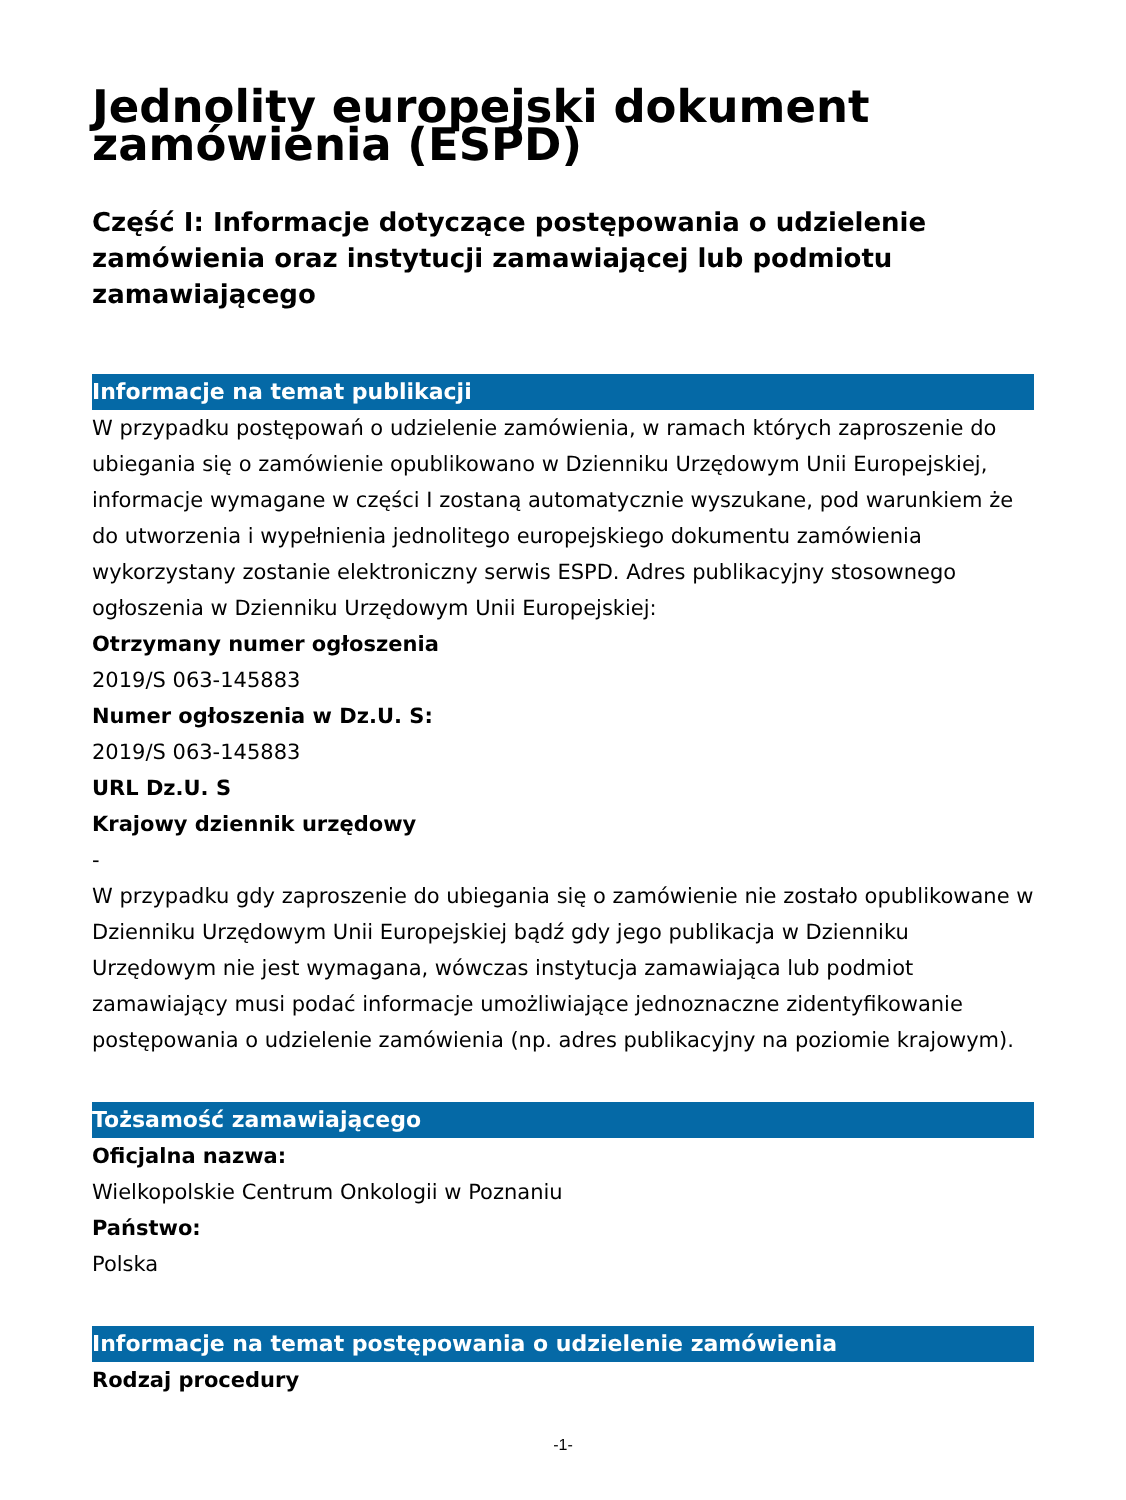Jednolity europejski dokument zamówienia (ESPD)
Część I: Informacje dotyczące postępowania o udzielenie zamówienia oraz instytucji zamawiającej lub podmiotu zamawiającego
Informacje na temat publikacji
W przypadku postępowań o udzielenie zamówienia, w ramach których zaproszenie do ubiegania się o zamówienie opublikowano w Dzienniku Urzędowym Unii Europejskiej, informacje wymagane w części I zostaną automatycznie wyszukane, pod warunkiem że do utworzenia i wypełnienia jednolitego europejskiego dokumentu zamówienia wykorzystany zostanie elektroniczny serwis ESPD. Adres publikacyjny stosownego ogłoszenia w Dzienniku Urzędowym Unii Europejskiej:
Otrzymany numer ogłoszenia
2019/S 063-145883
Numer ogłoszenia w Dz.U. S:
2019/S 063-145883
URL Dz.U. S
Krajowy dziennik urzędowy
-
W przypadku gdy zaproszenie do ubiegania się o zamówienie nie zostało opublikowane w Dzienniku Urzędowym Unii Europejskiej bądź gdy jego publikacja w Dzienniku Urzędowym nie jest wymagana, wówczas instytucja zamawiająca lub podmiot zamawiający musi podać informacje umożliwiające jednoznaczne zidentyfikowanie postępowania o udzielenie zamówienia (np. adres publikacyjny na poziomie krajowym).
Tożsamość zamawiającego
Oficjalna nazwa:
Wielkopolskie Centrum Onkologii w Poznaniu
Państwo:
Polska
Informacje na temat postępowania o udzielenie zamówienia
Rodzaj procedury
-1-